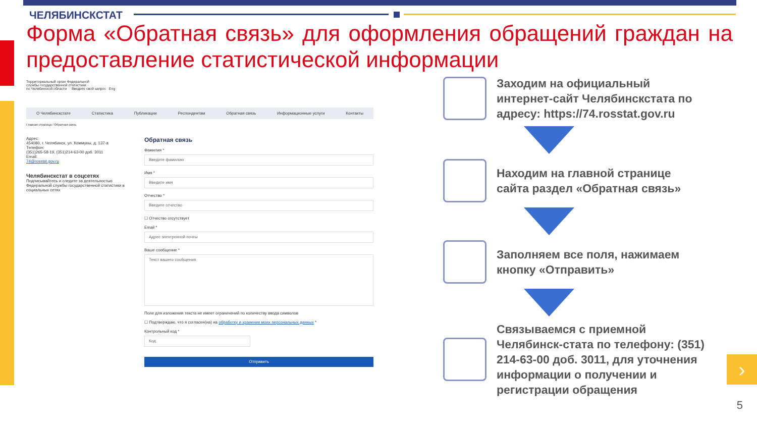ЧЕЛЯБИНСКСТАТ
Форма «Обратная связь» для оформления обращений граждан на предоставление статистической информации
Территориальный орган Федеральной
службы государственной статистики
по Челябинской области Введите свой запрос Eng
О Челябинскстате Статистика Публикации Респондентам Обратная связь Информационные услуги Контакты
Главная страница / Обратная связь
Адрес:
454080, г. Челябинск, ул. Коммуны, д. 137-а
Телефон:
(351)265-58-19, (351)214-63-00 доб. 3011
Email:
74@rosstat.gov.ru
Челябинскстат в соцсетях
Подписывайтесь и следите за деятельностью Федеральной службы государственной статистики в социальных сетях
Обратная связь
Фамилия *
Введите фамилию
Имя *
Введите имя
Отчество *
Введите отчество
☐ Отчество отсутствует
Email *
Адрес электронной почты
Ваше сообщение *
Текст вашего сообщения
Поле для изложения текста не имеет ограничений по количеству ввода символов
☐ Подтверждаю, что я согласен(на) на обработку и хранение моих персональных данных *
Контрольный код *
Код
Отправить
Заходим на официальный интернет-сайт Челябинскстата по адресу: https://74.rosstat.gov.ru
Находим на главной странице сайта раздел «Обратная связь»
Заполняем все поля, нажимаем кнопку «Отправить»
Связываемся с приемной Челябинск-стата по телефону: (351) 214-63-00 доб. 3011, для уточнения информации о получении и регистрации обращения
›
5